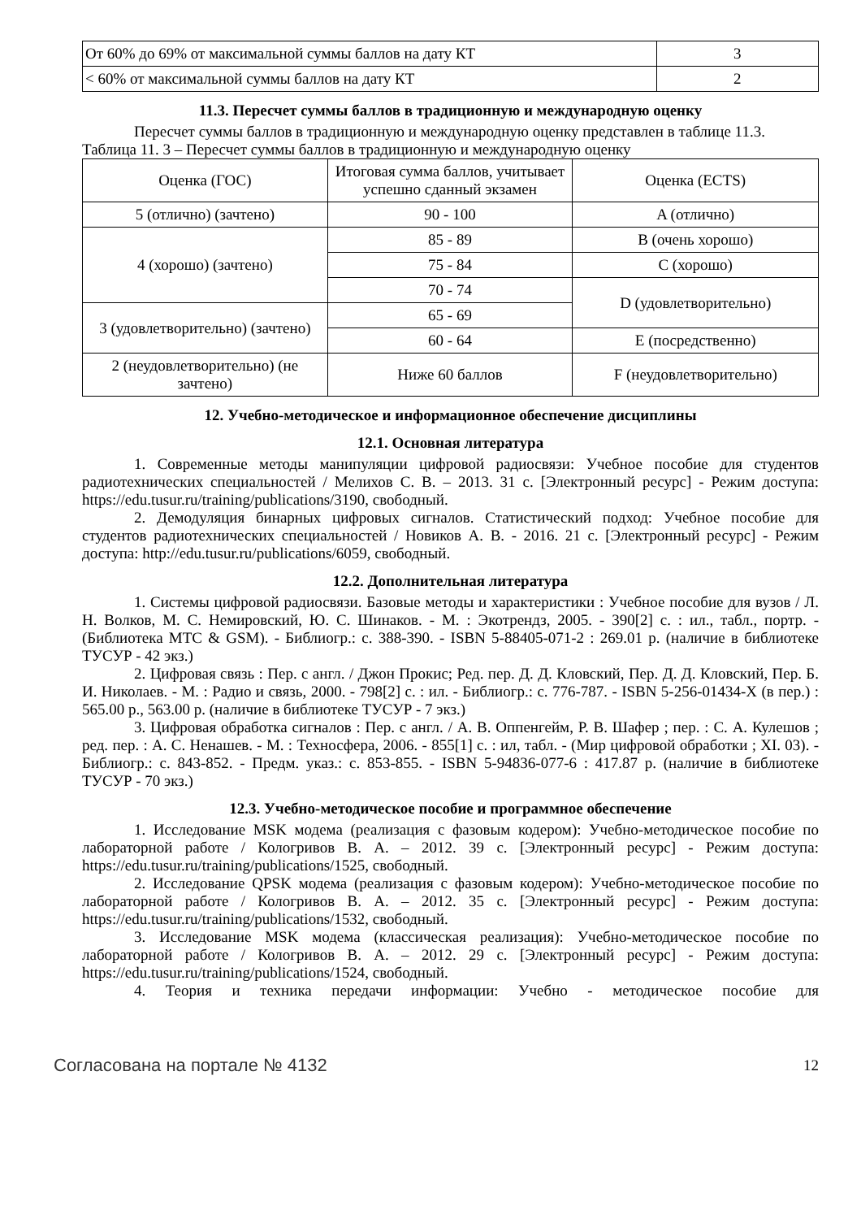| От 60% до 69% от максимальной суммы баллов на дату КТ | 3 |
| < 60% от максимальной суммы баллов на дату КТ | 2 |
11.3. Пересчет суммы баллов в традиционную и международную оценку
Пересчет суммы баллов в традиционную и международную оценку представлен в таблице 11.3.
Таблица 11. 3 – Пересчет суммы баллов в традиционную и международную оценку
| Оценка (ГОС) | Итоговая сумма баллов, учитывает успешно сданный экзамен | Оценка (ECTS) |
| --- | --- | --- |
| 5 (отлично) (зачтено) | 90 - 100 | A (отлично) |
| 4 (хорошо) (зачтено) | 85 - 89 | B (очень хорошо) |
| | 75 - 84 | C (хорошо) |
| | 70 - 74 | D (удовлетворительно) |
| 3 (удовлетворительно) (зачтено) | 65 - 69 | |
| | 60 - 64 | E (посредственно) |
| 2 (неудовлетворительно) (не зачтено) | Ниже 60 баллов | F (неудовлетворительно) |
12. Учебно-методическое и информационное обеспечение дисциплины
12.1. Основная литература
1. Современные методы манипуляции цифровой радиосвязи: Учебное пособие для студентов радиотехнических специальностей / Мелихов С. В. – 2013. 31 с. [Электронный ресурс] - Режим доступа: https://edu.tusur.ru/training/publications/3190, свободный.
2. Демодуляция бинарных цифровых сигналов. Статистический подход: Учебное пособие для студентов радиотехнических специальностей / Новиков А. В. - 2016. 21 с. [Электронный ресурс] - Режим доступа: http://edu.tusur.ru/publications/6059, свободный.
12.2. Дополнительная литература
1. Системы цифровой радиосвязи. Базовые методы и характеристики : Учебное пособие для вузов / Л. Н. Волков, М. С. Немировский, Ю. С. Шинаков. - М. : Экотрендз, 2005. - 390[2] с. : ил., табл., портр. - (Библиотека МТС & GSM). - Библиогр.: с. 388-390. - ISBN 5-88405-071-2 : 269.01 р. (наличие в библиотеке ТУСУР - 42 экз.)
2. Цифровая связь : Пер. с англ. / Джон Прокис; Ред. пер. Д. Д. Кловский, Пер. Д. Д. Кловский, Пер. Б. И. Николаев. - М. : Радио и связь, 2000. - 798[2] с. : ил. - Библиогр.: с. 776-787. - ISBN 5-256-01434-X (в пер.) : 565.00 р., 563.00 р. (наличие в библиотеке ТУСУР - 7 экз.)
3. Цифровая обработка сигналов : Пер. с англ. / А. В. Оппенгейм, Р. В. Шафер ; пер. : С. А. Кулешов ; ред. пер. : А. С. Ненашев. - М. : Техносфера, 2006. - 855[1] с. : ил, табл. - (Мир цифровой обработки ; XI. 03). - Библиогр.: с. 843-852. - Предм. указ.: с. 853-855. - ISBN 5-94836-077-6 : 417.87 р. (наличие в библиотеке ТУСУР - 70 экз.)
12.3. Учебно-методическое пособие и программное обеспечение
1. Исследование MSK модема (реализация с фазовым кодером): Учебно-методическое пособие по лабораторной работе / Кологривов В. А. – 2012. 39 с. [Электронный ресурс] - Режим доступа: https://edu.tusur.ru/training/publications/1525, свободный.
2. Исследование QPSK модема (реализация с фазовым кодером): Учебно-методическое пособие по лабораторной работе / Кологривов В. А. – 2012. 35 с. [Электронный ресурс] - Режим доступа: https://edu.tusur.ru/training/publications/1532, свободный.
3. Исследование MSK модема (классическая реализация): Учебно-методическое пособие по лабораторной работе / Кологривов В. А. – 2012. 29 с. [Электронный ресурс] - Режим доступа: https://edu.tusur.ru/training/publications/1524, свободный.
4. Теория и техника передачи информации: Учебно - методическое пособие для
Согласована на портале № 4132 12